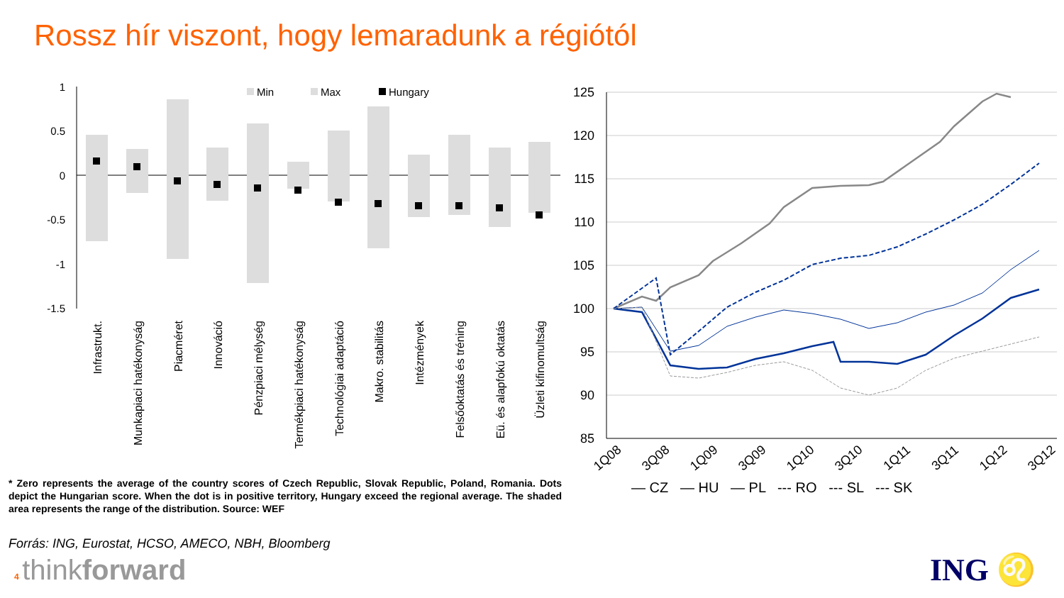Rossz hír viszont, hogy lemaradunk a régiótól
1
0.5
0
-0.5
-1
-1.5
Min
Max
Hungary
Infrastrukt.
Munkapiaci hatékonyság
Piacméret
Innováció
Pénzpiaci mélység
Termékpiaci hatékonyság
Technológiai adaptáció
Makro. stabilitás
Intézmények
Felsőoktatás és tréning
Eü. és alapfokú oktatás
Üzleti kifinomultság
125
120
115
110
105
100
95
90
85
1Q08
3Q08
1Q09
3Q09
1Q10
3Q10
1Q11
3Q11
1Q12
3Q12
— CZ — HU — PL --- RO --- SL --- SK
* Zero represents the average of the country scores of Czech Republic, Slovak Republic, Poland, Romania. Dots depict the Hungarian score. When the dot is in positive territory, Hungary exceed the regional average. The shaded area represents the range of the distribution. Source: WEF
Forrás: ING, Eurostat, HCSO, AMECO, NBH, Bloomberg
4 thinkforward ING ♌